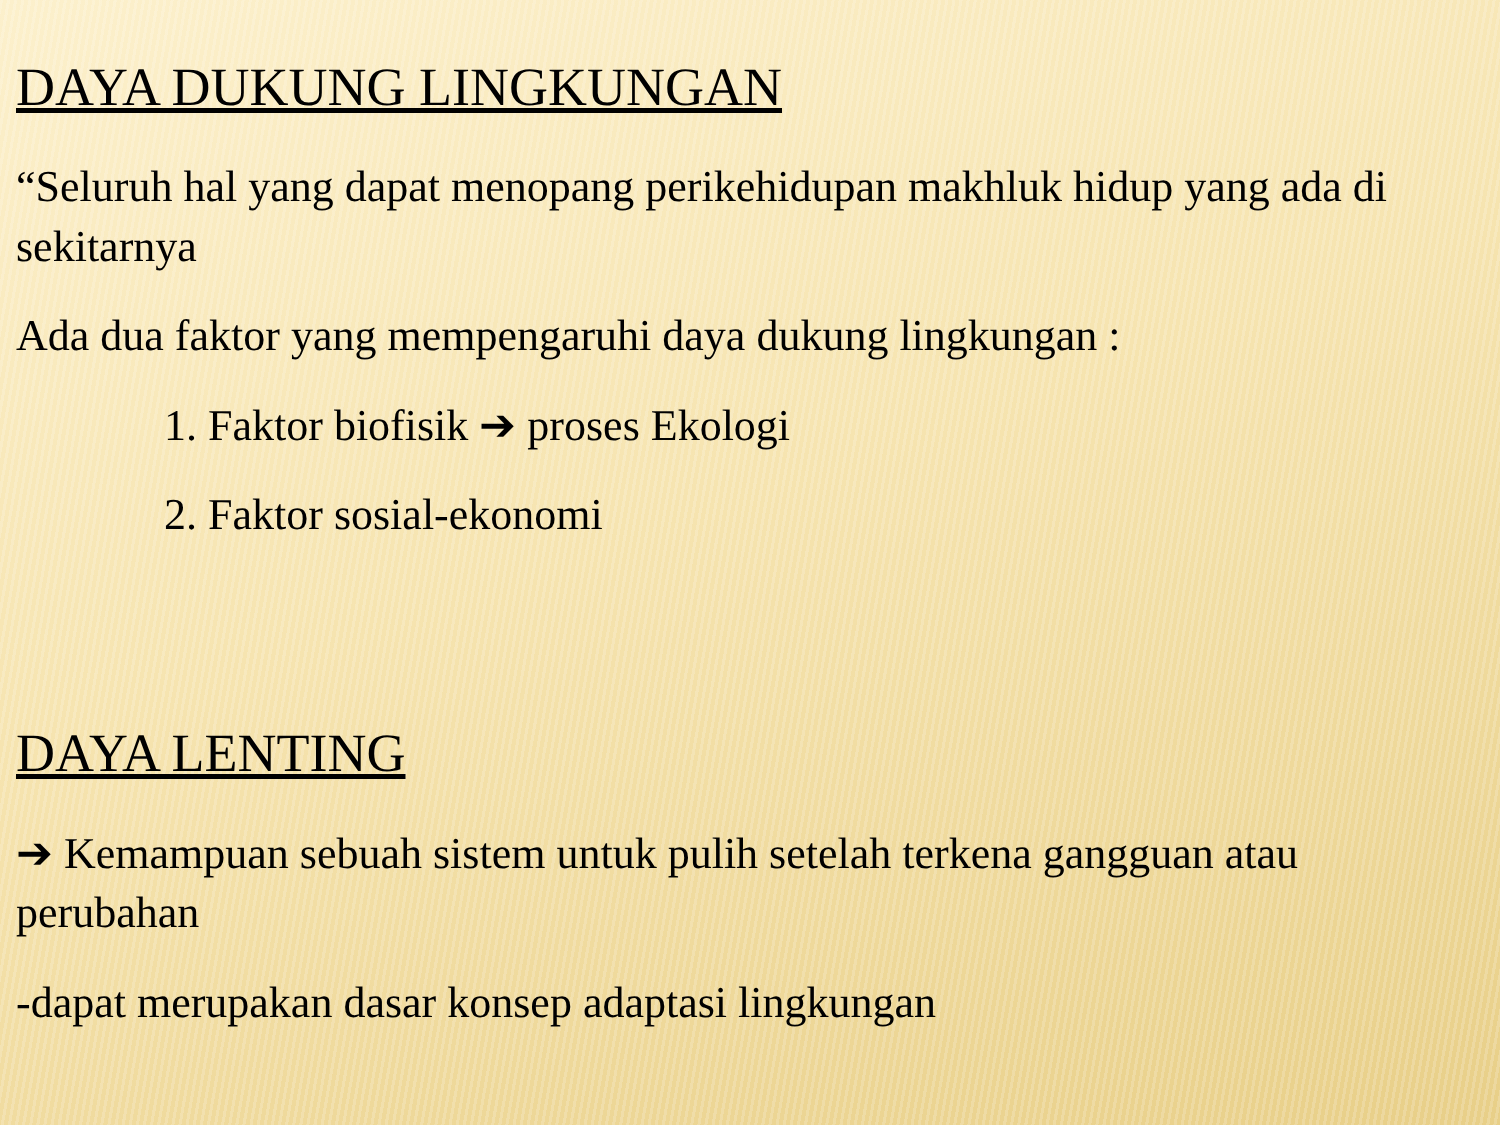DAYA DUKUNG LINGKUNGAN
“Seluruh hal yang dapat menopang perikehidupan makhluk hidup yang ada di sekitarnya
Ada dua faktor yang mempengaruhi daya dukung lingkungan :
1. Faktor biofisik ➔ proses Ekologi
2. Faktor sosial-ekonomi
DAYA LENTING
➔ Kemampuan sebuah sistem untuk pulih setelah terkena gangguan atau perubahan
-dapat merupakan dasar konsep adaptasi lingkungan